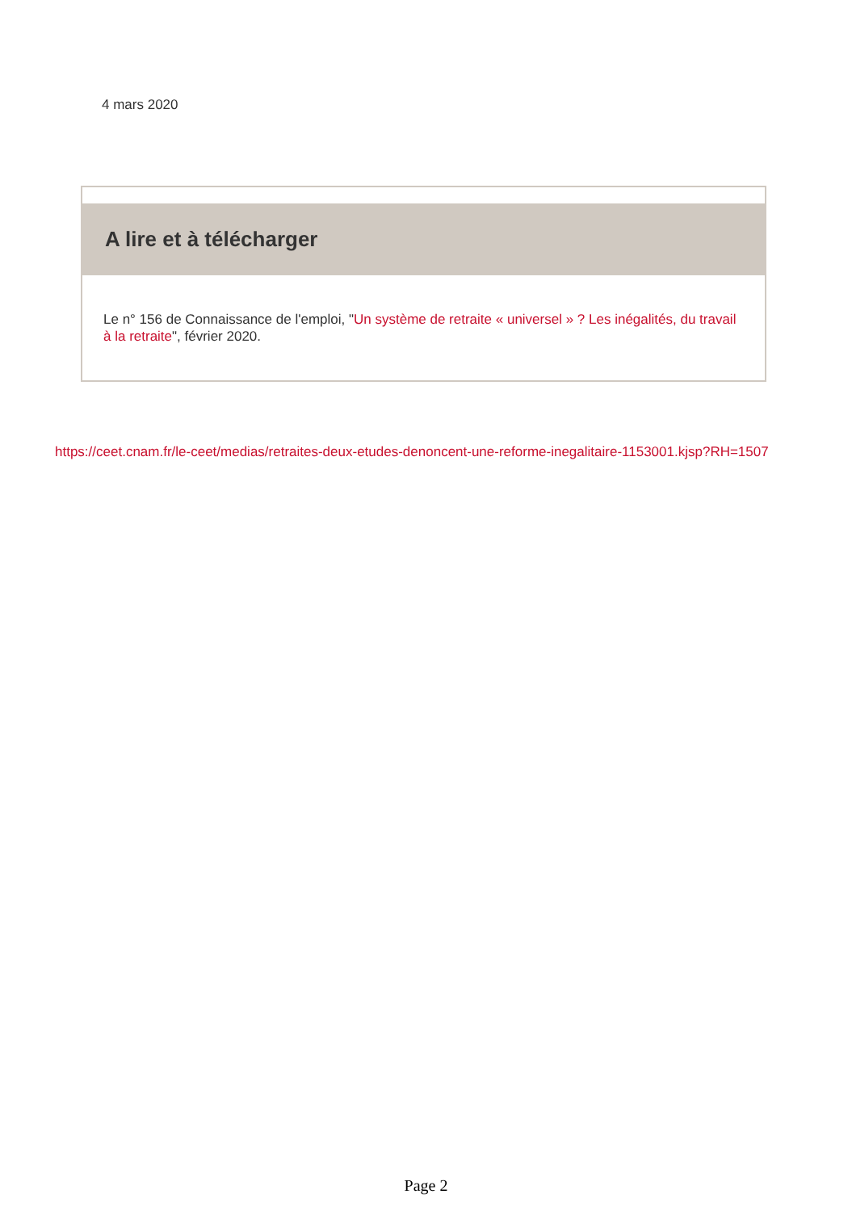4 mars 2020
A lire et à télécharger
Le n° 156 de Connaissance de l'emploi, "Un système de retraite « universel » ? Les inégalités, du travail à la retraite", février 2020.
https://ceet.cnam.fr/le-ceet/medias/retraites-deux-etudes-denoncent-une-reforme-inegalitaire-1153001.kjsp?RH=1507
Page 2